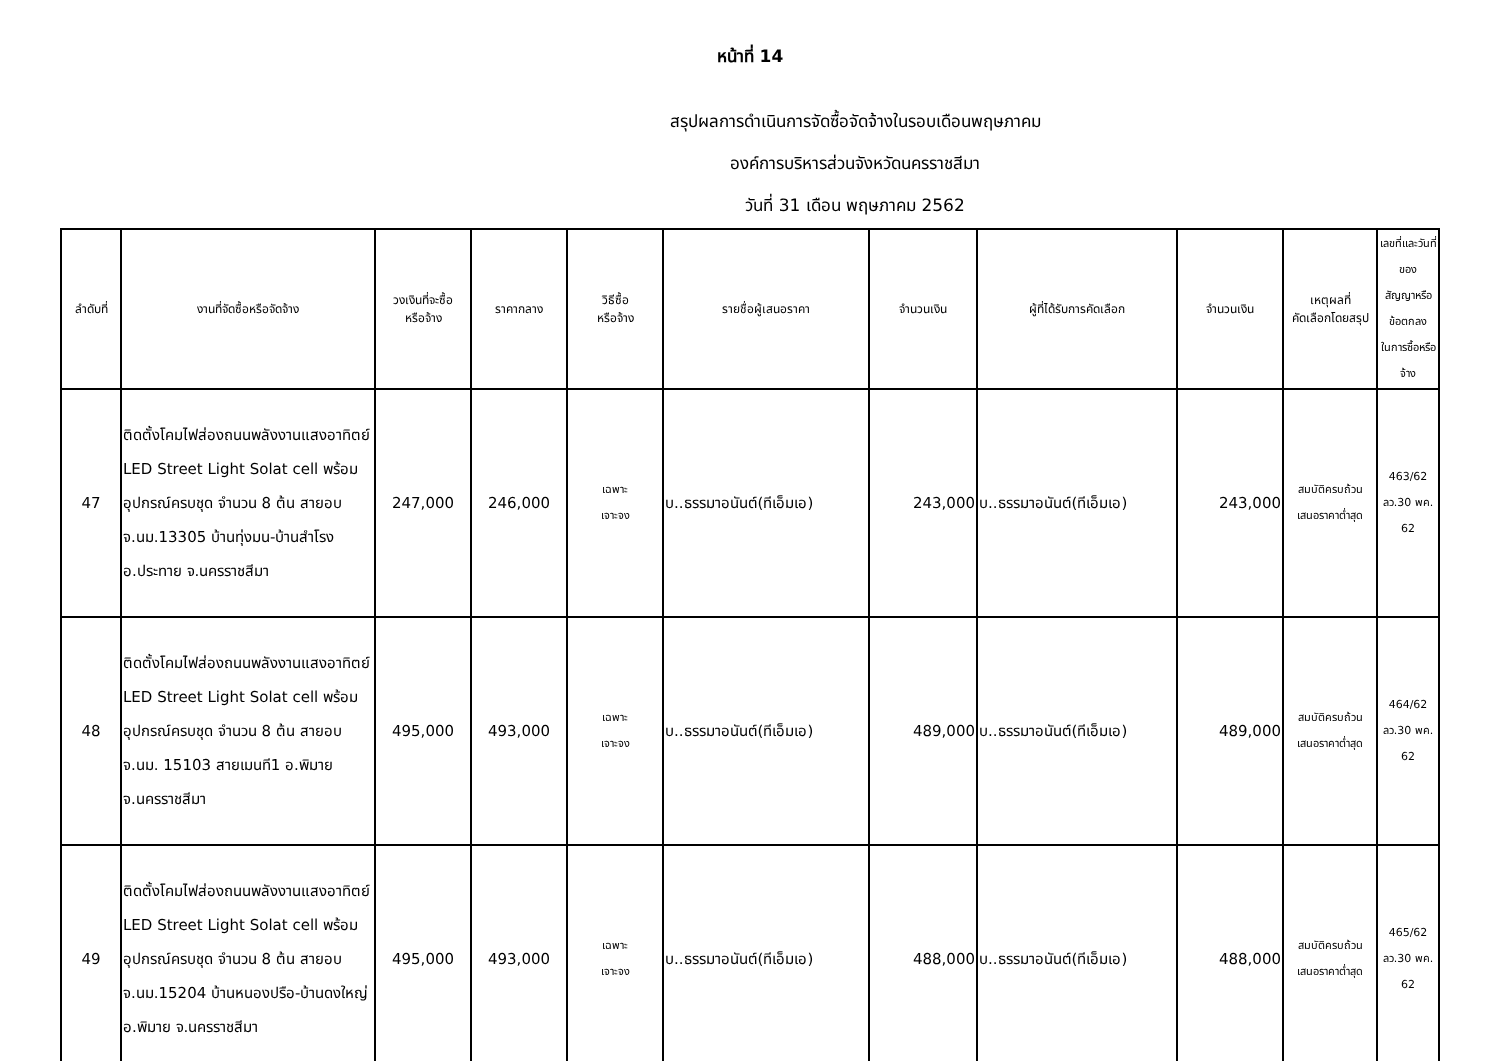หน้าที่ 14
สรุปผลการดำเนินการจัดซื้อจัดจ้างในรอบเดือนพฤษภาคม
องค์การบริหารส่วนจังหวัดนครราชสีมา
วันที่ 31 เดือน พฤษภาคม 2562
| ลำดับที่ | งานที่จัดซื้อหรือจัดจ้าง | วงเงินที่จะซื้อ หรือจ้าง | ราคากลาง | วิธีซื้อ หรือจ้าง | รายชื่อผู้เสนอราคา | จำนวนเงิน | ผู้ที่ได้รับการคัดเลือก | จำนวนเงิน | เหตุผลที่ คัดเลือกโดยสรุป | เลขที่และวันที่ของ สัญญาหรือข้อตกลง ในการซื้อหรือจ้าง |
| --- | --- | --- | --- | --- | --- | --- | --- | --- | --- | --- |
| 47 | ติดตั้งโคมไฟส่องถนนพลังงานแสงอาทิตย์ LED Street Light Solat cell พร้อมอุปกรณ์ครบชุด จำนวน 8 ต้น สายอบจ.นม.13305 บ้านทุ่งมน-บ้านสำโรง อ.ประทาย จ.นครราชสีมา | 247,000 | 246,000 | เฉพาะ เจาะจง | บ..ธรรมาอนันต์(ทีเอ็มเอ) | 243,000 | บ..ธรรมาอนันต์(ทีเอ็มเอ) | 243,000 | สมบัติครบถ้วน เสนอราคาต่ำสุด | 463/62 ลว.30 พค. 62 |
| 48 | ติดตั้งโคมไฟส่องถนนพลังงานแสงอาทิตย์ LED Street Light Solat cell พร้อมอุปกรณ์ครบชุด จำนวน 8 ต้น สายอบจ.นม. 15103 สายเมนที1 อ.พิมาย จ.นครราชสีมา | 495,000 | 493,000 | เฉพาะ เจาะจง | บ..ธรรมาอนันต์(ทีเอ็มเอ) | 489,000 | บ..ธรรมาอนันต์(ทีเอ็มเอ) | 489,000 | สมบัติครบถ้วน เสนอราคาต่ำสุด | 464/62 ลว.30 พค. 62 |
| 49 | ติดตั้งโคมไฟส่องถนนพลังงานแสงอาทิตย์ LED Street Light Solat cell พร้อมอุปกรณ์ครบชุด จำนวน 8 ต้น สายอบจ.นม.15204 บ้านหนองปรือ-บ้านดงใหญ่ อ.พิมาย จ.นครราชสีมา | 495,000 | 493,000 | เฉพาะ เจาะจง | บ..ธรรมาอนันต์(ทีเอ็มเอ) | 488,000 | บ..ธรรมาอนันต์(ทีเอ็มเอ) | 488,000 | สมบัติครบถ้วน เสนอราคาต่ำสุด | 465/62 ลว.30 พค. 62 |